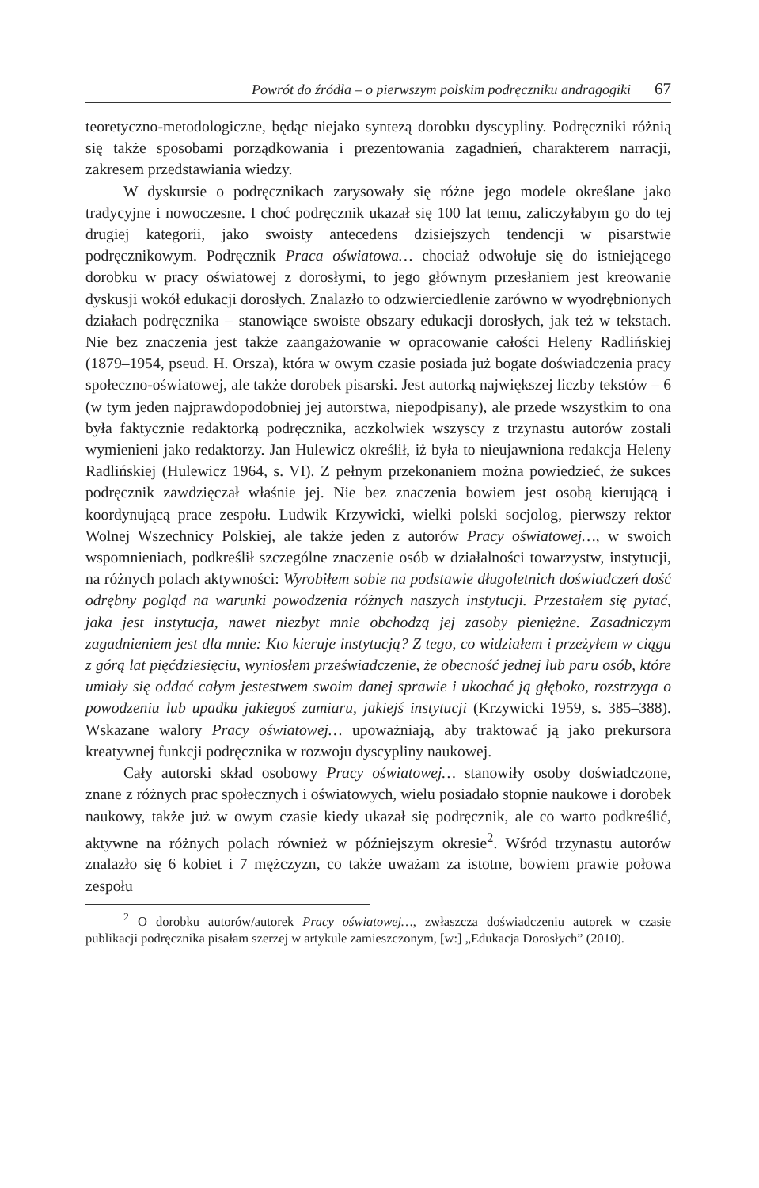Powrót do źródła – o pierwszym polskim podręczniku andragogiki 67
teoretyczno-metodologiczne, będąc niejako syntezą dorobku dyscypliny. Podręczniki różnią się także sposobami porządkowania i prezentowania zagadnień, charakterem narracji, zakresem przedstawiania wiedzy.
W dyskursie o podręcznikach zarysowały się różne jego modele określane jako tradycyjne i nowoczesne. I choć podręcznik ukazał się 100 lat temu, zaliczyłabym go do tej drugiej kategorii, jako swoisty antecedens dzisiejszych tendencji w pisarstwie podręcznikowym. Podręcznik Praca oświatowa… chociaż odwołuje się do istniejącego dorobku w pracy oświatowej z dorosłymi, to jego głównym przesłaniem jest kreowanie dyskusji wokół edukacji dorosłych. Znalazło to odzwierciedlenie zarówno w wyodrębnionych działach podręcznika – stanowiące swoiste obszary edukacji dorosłych, jak też w tekstach. Nie bez znaczenia jest także zaangażowanie w opracowanie całości Heleny Radlińskiej (1879–1954, pseud. H. Orsza), która w owym czasie posiada już bogate doświadczenia pracy społeczno-oświatowej, ale także dorobek pisarski. Jest autorką największej liczby tekstów – 6 (w tym jeden najprawdopodobniej jej autorstwa, niepodpisany), ale przede wszystkim to ona była faktycznie redaktorką podręcznika, aczkolwiek wszyscy z trzynastu autorów zostali wymienieni jako redaktorzy. Jan Hulewicz określił, iż była to nieujawniona redakcja Heleny Radlińskiej (Hulewicz 1964, s. VI). Z pełnym przekonaniem można powiedzieć, że sukces podręcznik zawdzięczał właśnie jej. Nie bez znaczenia bowiem jest osobą kierującą i koordynującą prace zespołu. Ludwik Krzywicki, wielki polski socjolog, pierwszy rektor Wolnej Wszechnicy Polskiej, ale także jeden z autorów Pracy oświatowej…, w swoich wspomnieniach, podkreślił szczególne znaczenie osób w działalności towarzystw, instytucji, na różnych polach aktywności: Wyrobiłem sobie na podstawie długoletnich doświadczeń dość odrębny pogląd na warunki powodzenia różnych naszych instytucji. Przestałem się pytać, jaka jest instytucja, nawet niezbyt mnie obchodzą jej zasoby pieniężne. Zasadniczym zagadnieniem jest dla mnie: Kto kieruje instytucją? Z tego, co widziałem i przeżyłem w ciągu z górą lat pięćdziesięciu, wyniosłem przeświadczenie, że obecność jednej lub paru osób, które umiały się oddać całym jestestwem swoim danej sprawie i ukochać ją głęboko, rozstrzyga o powodzeniu lub upadku jakiegoś zamiaru, jakiejś instytucji (Krzywicki 1959, s. 385–388). Wskazane walory Pracy oświatowej… upoważniają, aby traktować ją jako prekursora kreatywnej funkcji podręcznika w rozwoju dyscypliny naukowej.
Cały autorski skład osobowy Pracy oświatowej… stanowiły osoby doświadczone, znane z różnych prac społecznych i oświatowych, wielu posiadało stopnie naukowe i dorobek naukowy, także już w owym czasie kiedy ukazał się podręcznik, ale co warto podkreślić, aktywne na różnych polach również w późniejszym okresie<sup>2</sup>. Wśród trzynastu autorów znalazło się 6 kobiet i 7 mężczyzn, co także uważam za istotne, bowiem prawie połowa zespołu
<sup>2</sup> O dorobku autorów/autorek Pracy oświatowej…, zwłaszcza doświadczeniu autorek w czasie publikacji podręcznika pisałam szerzej w artykule zamieszczonym, [w:] „Edukacja Dorosłych” (2010).